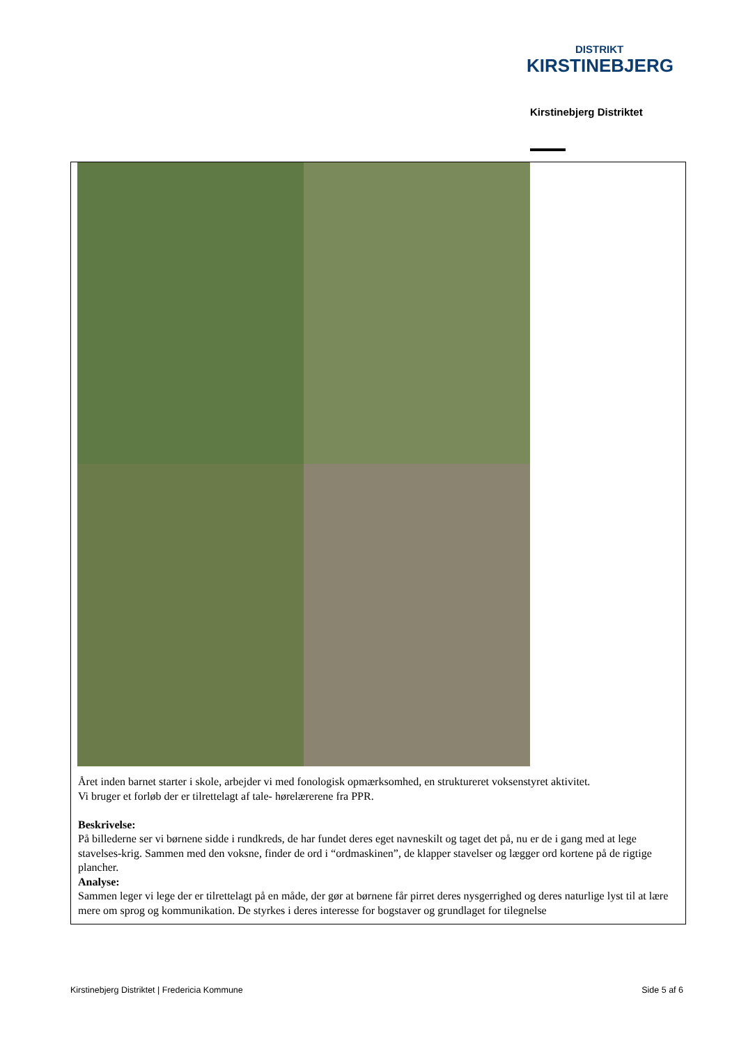DISTRIKT
KIRSTINEBJERG
Kirstinebjerg Distriktet
Året inden barnet starter i skole, arbejder vi med fonologisk opmærksomhed, en struktureret voksenstyret aktivitet.
Vi bruger et forløb der er tilrettelagt af tale- hørelærerene fra PPR.
Beskrivelse:
På billederne ser vi børnene sidde i rundkreds, de har fundet deres eget navneskilt og taget det på, nu er de i gang med at lege stavelses-krig. Sammen med den voksne, finder de ord i “ordmaskinen”, de klapper stavelser og lægger ord kortene på de rigtige plancher.
Analyse:
Sammen leger vi lege der er tilrettelagt på en måde, der gør at børnene får pirret deres nysgerrighed og deres naturlige lyst til at lære mere om sprog og kommunikation. De styrkes i deres interesse for bogstaver og grundlaget for tilegnelse
Kirstinebjerg Distriktet | Fredericia Kommune Side 5 af 6